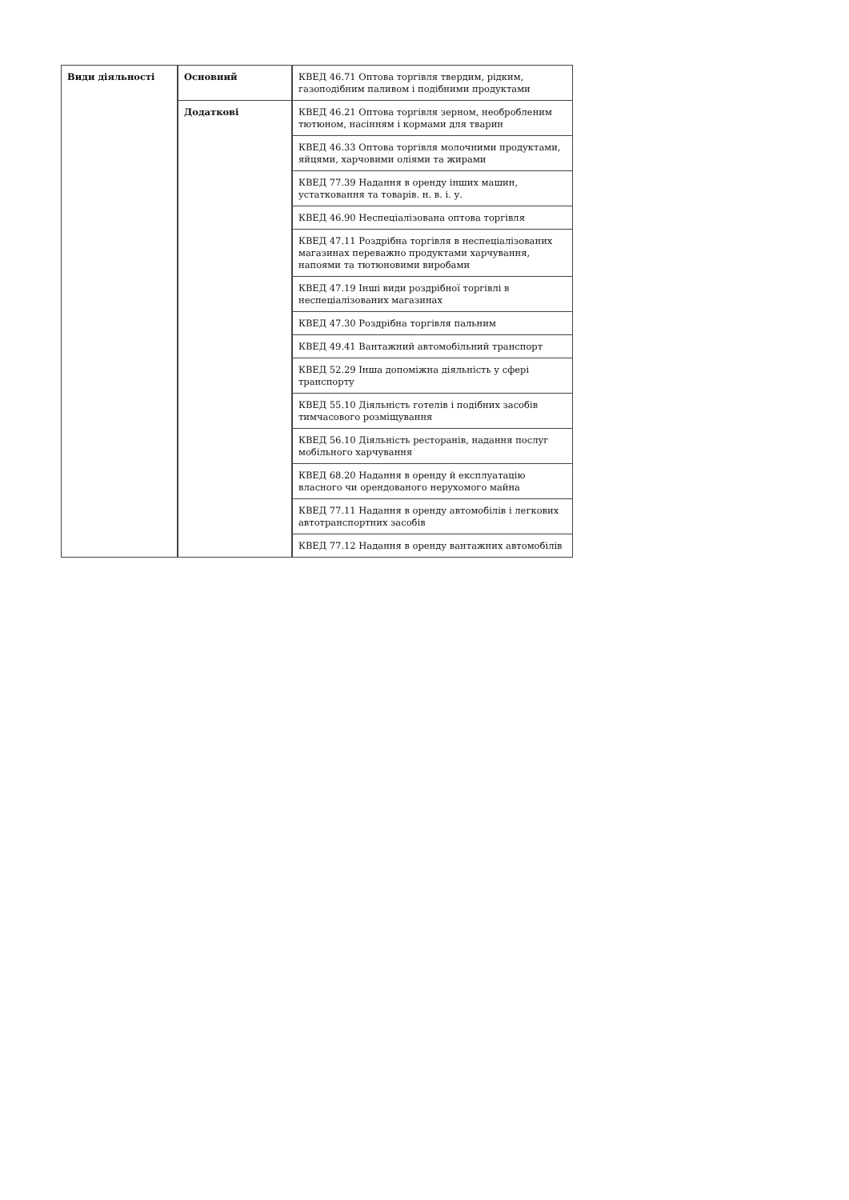| Види діяльності | Основний | КВЕД 46.71 Оптова торгівля твердим, рідким, газоподібним паливом і подібними продуктами |
| | Додаткові | КВЕД 46.21 Оптова торгівля зерном, необробленим тютюном, насінням і кормами для тварин |
| | | КВЕД 46.33 Оптова торгівля молочними продуктами, яйцями, харчовими оліями та жирами |
| | | КВЕД 77.39 Надання в оренду інших машин, устатковання та товарів. н. в. і. у. |
| | | КВЕД 46.90 Неспеціалізована оптова торгівля |
| | | КВЕД 47.11 Роздрібна торгівля в неспеціалізованих магазинах переважно продуктами харчування, напоями та тютюновими виробами |
| | | КВЕД 47.19 Інші види роздрібної торгівлі в неспеціалізованих магазинах |
| | | КВЕД 47.30 Роздрібна торгівля пальним |
| | | КВЕД 49.41 Вантажний автомобільний транспорт |
| | | КВЕД 52.29 Інша допоміжна діяльність у сфері транспорту |
| | | КВЕД 55.10 Діяльність готелів і подібних засобів тимчасового розміщування |
| | | КВЕД 56.10 Діяльність ресторанів, надання послуг мобільного харчування |
| | | КВЕД 68.20 Надання в оренду й експлуатацію власного чи орендованого нерухомого майна |
| | | КВЕД 77.11 Надання в оренду автомобілів і легкових автотранспортних засобів |
| | | КВЕД 77.12 Надання в оренду вантажних автомобілів |